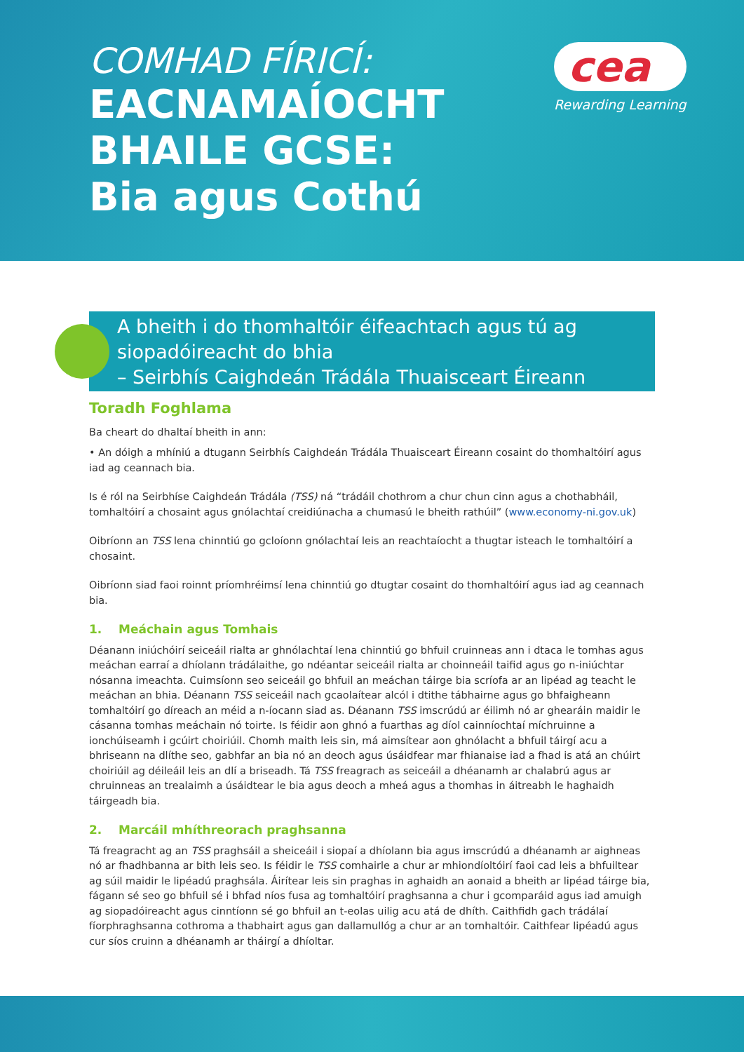COMHAD FÍRICÍ:
EACNAMAÍOCHT
BHAILE GCSE:
Bia agus Cothú
cea
Rewarding Learning
A bheith i do thomhaltóir éifeachtach agus tú ag siopadóireacht do bhia
– Seirbhís Caighdeán Trádála Thuaisceart Éireann
Toradh Foghlama
Ba cheart do dhaltaí bheith in ann:
• An dóigh a mhíniú a dtugann Seirbhís Caighdeán Trádála Thuaisceart Éireann cosaint do thomhaltóirí agus iad ag ceannach bia.
Is é ról na Seirbhíse Caighdeán Trádála (TSS) ná “trádáil chothrom a chur chun cinn agus a chothabháil, tomhaltóirí a chosaint agus gnólachtaí creidiúnacha a chumasú le bheith rathúil” (www.economy-ni.gov.uk)
Oibríonn an TSS lena chinntiú go gcloíonn gnólachtaí leis an reachtaíocht a thugtar isteach le tomhaltóirí a chosaint.
Oibríonn siad faoi roinnt príomhréimsí lena chinntiú go dtugtar cosaint do thomhaltóirí agus iad ag ceannach bia.
1. Meáchain agus Tomhais
Déanann iniúchóirí seiceáil rialta ar ghnólachtaí lena chinntiú go bhfuil cruinneas ann i dtaca le tomhas agus meáchan earraí a dhíolann trádálaithe, go ndéantar seiceáil rialta ar choinneáil taifid agus go n-iniúchtar nósanna imeachta. Cuimsíonn seo seiceáil go bhfuil an meáchan táirge bia scríofa ar an lipéad ag teacht le meáchan an bhia. Déanann TSS seiceáil nach gcaolaítear alcól i dtithe tábhairne agus go bhfaigheann tomhaltóirí go díreach an méid a n-íocann siad as. Déanann TSS imscrúdú ar éilimh nó ar ghearáin maidir le cásanna tomhas meáchain nó toirte. Is féidir aon ghnó a fuarthas ag díol cainníochtaí míchruinne a ionchúiseamh i gcúirt choiriúil. Chomh maith leis sin, má aimsítear aon ghnólacht a bhfuil táirgí acu a bhriseann na dlíthe seo, gabhfar an bia nó an deoch agus úsáidfear mar fhianaise iad a fhad is atá an chúirt choiriúil ag déileáil leis an dlí a briseadh. Tá TSS freagrach as seiceáil a dhéanamh ar chalabrú agus ar chruinneas an trealaimh a úsáidtear le bia agus deoch a mheá agus a thomhas in áitreabh le haghaidh táirgeadh bia.
2. Marcáil mhíthreorach praghsanna
Tá freagracht ag an TSS praghsáil a sheiceáil i siopaí a dhíolann bia agus imscrúdú a dhéanamh ar aighneas nó ar fhadhbanna ar bith leis seo. Is féidir le TSS comhairle a chur ar mhiondíoltóirí faoi cad leis a bhfuiltear ag súil maidir le lipéadú praghsála. Áirítear leis sin praghas in aghaidh an aonaid a bheith ar lipéad táirge bia, fágann sé seo go bhfuil sé i bhfad níos fusa ag tomhaltóirí praghsanna a chur i gcomparáid agus iad amuigh ag siopadóireacht agus cinntíonn sé go bhfuil an t-eolas uilig acu atá de dhíth. Caithfidh gach trádálaí fíorphraghsanna cothroma a thabhairt agus gan dallamullóg a chur ar an tomhaltóir. Caithfear lipéadú agus cur síos cruinn a dhéanamh ar tháirgí a dhíoltar.